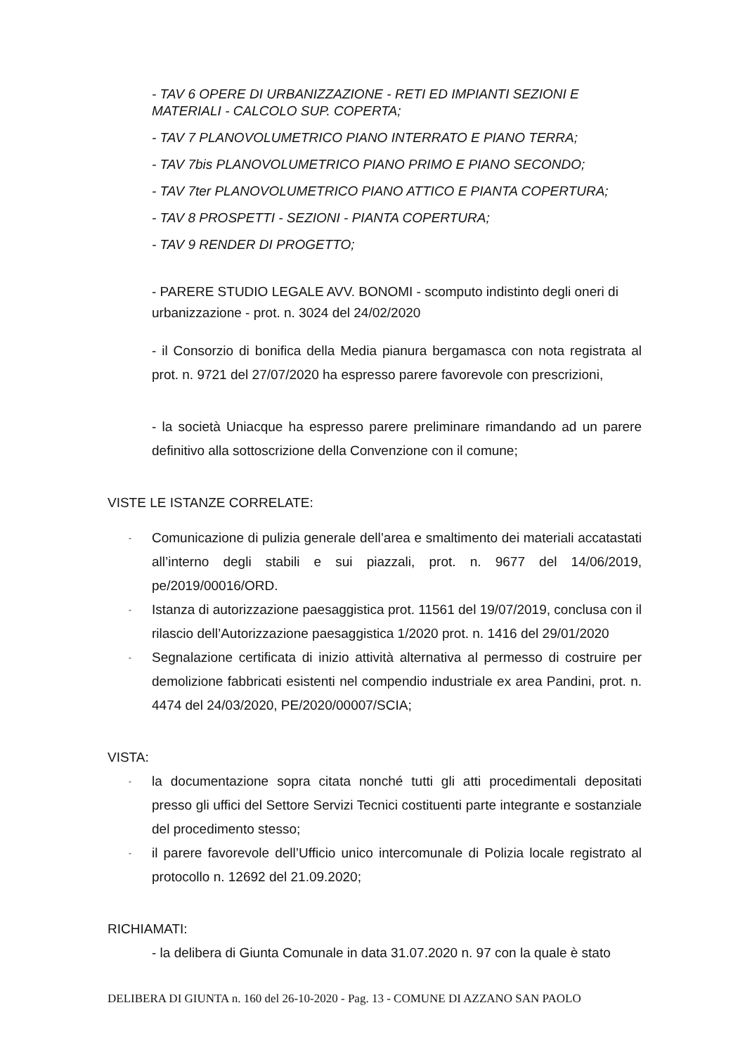- TAV 6 OPERE DI URBANIZZAZIONE - RETI ED IMPIANTI SEZIONI E MATERIALI - CALCOLO SUP. COPERTA;
- TAV 7 PLANOVOLUMETRICO PIANO INTERRATO E PIANO TERRA;
- TAV 7bis PLANOVOLUMETRICO PIANO PRIMO E PIANO SECONDO;
- TAV 7ter PLANOVOLUMETRICO PIANO ATTICO E PIANTA COPERTURA;
- TAV 8 PROSPETTI - SEZIONI - PIANTA COPERTURA;
- TAV 9 RENDER DI PROGETTO;
- PARERE STUDIO LEGALE AVV. BONOMI - scomputo indistinto degli oneri di urbanizzazione - prot. n. 3024 del 24/02/2020
- il Consorzio di bonifica della Media pianura bergamasca con nota registrata al prot. n. 9721 del 27/07/2020 ha espresso parere favorevole con prescrizioni,
- la società Uniacque ha espresso parere preliminare rimandando ad un parere definitivo alla sottoscrizione della Convenzione con il comune;
VISTE LE ISTANZE CORRELATE:
- Comunicazione di pulizia generale dell’area e smaltimento dei materiali accatastati all’interno degli stabili e sui piazzali, prot. n. 9677 del 14/06/2019, pe/2019/00016/ORD.
- Istanza di autorizzazione paesaggistica prot. 11561 del 19/07/2019, conclusa con il rilascio dell’Autorizzazione paesaggistica 1/2020 prot. n. 1416 del 29/01/2020
- Segnalazione certificata di inizio attività alternativa al permesso di costruire per demolizione fabbricati esistenti nel compendio industriale ex area Pandini, prot. n. 4474 del 24/03/2020, PE/2020/00007/SCIA;
VISTA:
- la documentazione sopra citata nonché tutti gli atti procedimentali depositati presso gli uffici del Settore Servizi Tecnici costituenti parte integrante e sostanziale del procedimento stesso;
- il parere favorevole dell’Ufficio unico intercomunale di Polizia locale registrato al protocollo n. 12692 del 21.09.2020;
RICHIAMATI:
- la delibera di Giunta Comunale in data 31.07.2020 n. 97 con la quale è stato
DELIBERA DI GIUNTA n. 160 del 26-10-2020 - Pag. 13 - COMUNE DI AZZANO SAN PAOLO